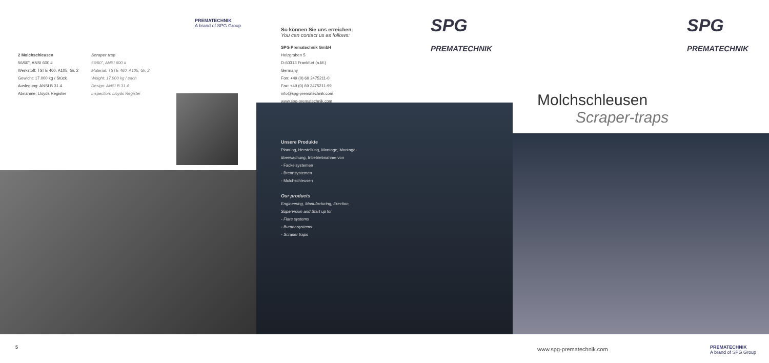PREMATECHNIK
A brand of SPG Group
2 Molchschleusen
56/60", ANSI 600 #
Werkstoff: TSTE 460, A105, Gr. 2
Gewicht: 17.000 kg / Stück
Auslegung: ANSI B 31.4
Abnahme: Lloyds Register
Scraper trap
56/60", ANSI 600 #
Material: TSTE 460, A105, Gr. 2
Weight: 17.000 kg / each
Design: ANSI B 31.4
Inspection: Lloyds Register
5
So können Sie uns erreichen:
You can contact us as follows:
SPG Prematechnik GmbH
Holzgraben 5
D-60313 Frankfurt (a.M.)
Germany
Fon: +49 (0) 69 2475211-0
Fax: +49 (0) 69 2475211-99
info@spg-prematechnik.com
www.spg-prematechnik.com
SPG
PREMATECHNIK
Unsere Produkte
Planung, Herstellung, Montage, Montage-
überwachung, Inbetriebnahme von
- Fackelsystemen
- Brennsystemen
- Molchschleusen
Our products
Engineering, Manufacturing, Erection,
Supervision and Start up for
- Flare systems
- Burner-systems
- Scraper traps
SPG
PREMATECHNIK
Molchschleusen
Scraper-traps
www.spg-prematechnik.com
PREMATECHNIK
A brand of SPG Group